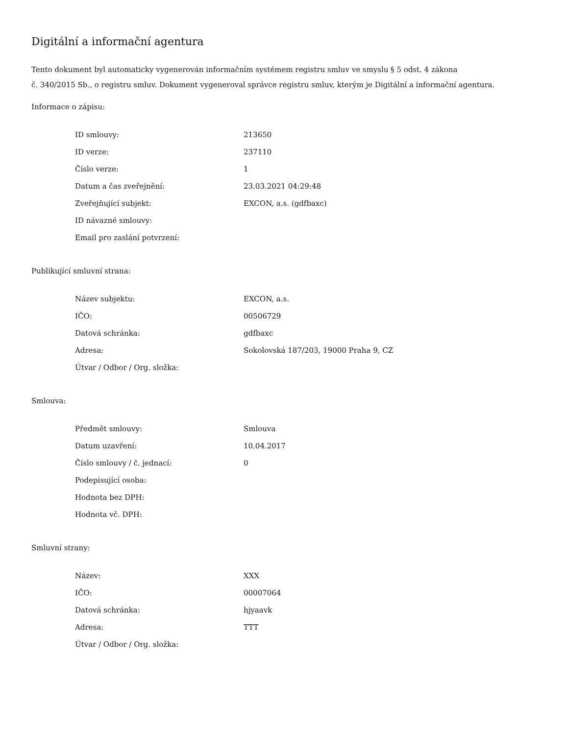Digitální a informační agentura
Tento dokument byl automaticky vygenerován informačním systémem registru smluv ve smyslu § 5 odst. 4 zákona
č. 340/2015 Sb., o registru smluv. Dokument vygeneroval správce registru smluv, kterým je Digitální a informační agentura.
Informace o zápisu:
| ID smlouvy: | 213650 |
| ID verze: | 237110 |
| Číslo verze: | 1 |
| Datum a čas zveřejnění: | 23.03.2021 04:29:48 |
| Zveřejňující subjekt: | EXCON, a.s. (gdfbaxc) |
| ID návazné smlouvy: | |
| Email pro zaslání potvrzení: | |
Publikující smluvní strana:
| Název subjektu: | EXCON, a.s. |
| IČO: | 00506729 |
| Datová schránka: | gdfbaxc |
| Adresa: | Sokolovská 187/203, 19000 Praha 9, CZ |
| Útvar / Odbor / Org. složka: | |
Smlouva:
| Předmět smlouvy: | Smlouva |
| Datum uzavření: | 10.04.2017 |
| Číslo smlouvy / č. jednací: | 0 |
| Podepisující osoba: | |
| Hodnota bez DPH: | |
| Hodnota vč. DPH: | |
Smluvní strany:
| Název: | XXX |
| IČO: | 00007064 |
| Datová schránka: | hjyaavk |
| Adresa: | TTT |
| Útvar / Odbor / Org. složka: | |